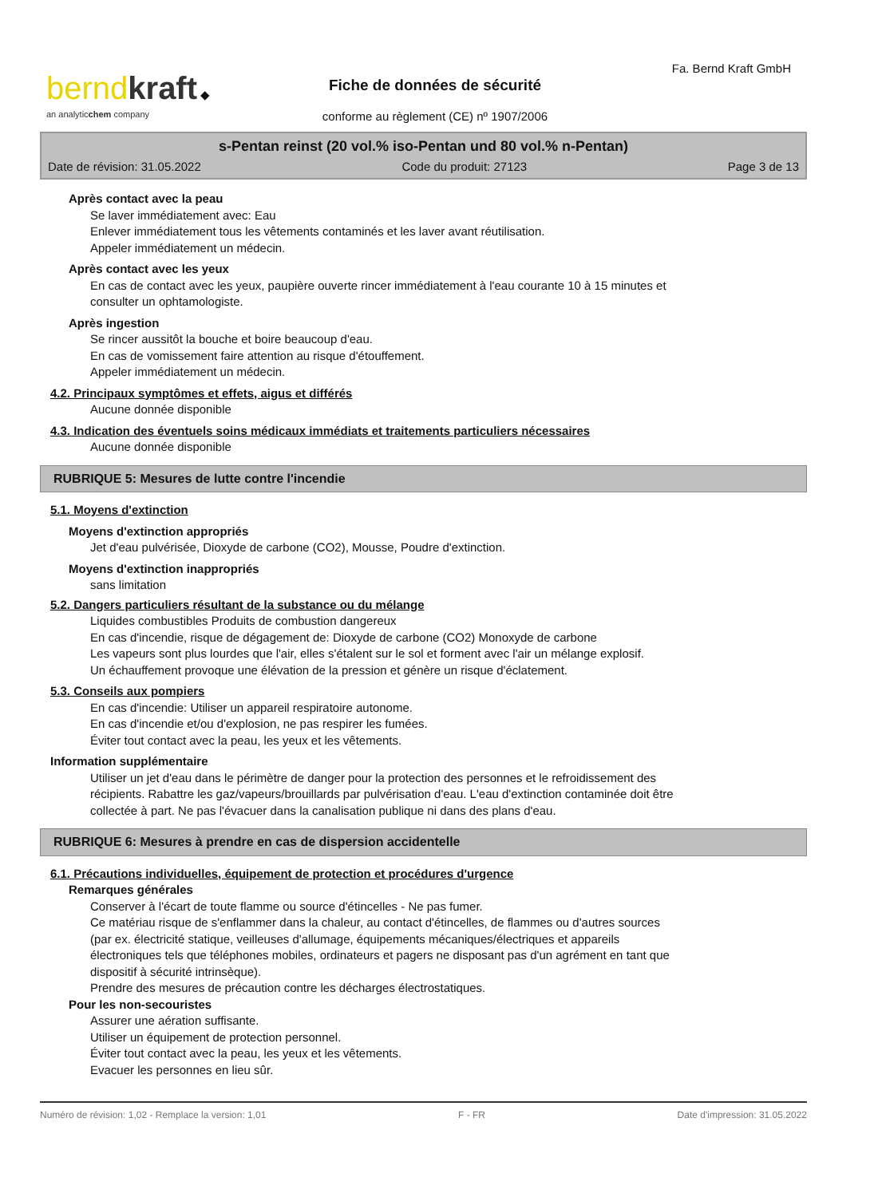bernd kraft ◆
an analyticchem company
Fa. Bernd Kraft GmbH
Fiche de données de sécurité
conforme au règlement (CE) nº 1907/2006
s-Pentan reinst (20 vol.% iso-Pentan und 80 vol.% n-Pentan)
Date de révision: 31.05.2022 Code du produit: 27123 Page 3 de 13
Après contact avec la peau
Se laver immédiatement avec: Eau
Enlever immédiatement tous les vêtements contaminés et les laver avant réutilisation.
Appeler immédiatement un médecin.
Après contact avec les yeux
En cas de contact avec les yeux, paupière ouverte rincer immédiatement à l'eau courante 10 à 15 minutes et
consulter un ophtamologiste.
Après ingestion
Se rincer aussitôt la bouche et boire beaucoup d'eau.
En cas de vomissement faire attention au risque d'étouffement.
Appeler immédiatement un médecin.
4.2. Principaux symptômes et effets, aigus et différés
Aucune donnée disponible
4.3. Indication des éventuels soins médicaux immédiats et traitements particuliers nécessaires
Aucune donnée disponible
RUBRIQUE 5: Mesures de lutte contre l'incendie
5.1. Moyens d'extinction
Moyens d'extinction appropriés
Jet d'eau pulvérisée, Dioxyde de carbone (CO2), Mousse, Poudre d'extinction.
Moyens d'extinction inappropriés
sans limitation
5.2. Dangers particuliers résultant de la substance ou du mélange
Liquides combustibles Produits de combustion dangereux
En cas d'incendie, risque de dégagement de: Dioxyde de carbone (CO2) Monoxyde de carbone
Les vapeurs sont plus lourdes que l'air, elles s'étalent sur le sol et forment avec l'air un mélange explosif.
Un échauffement provoque une élévation de la pression et génère un risque d'éclatement.
5.3. Conseils aux pompiers
En cas d'incendie: Utiliser un appareil respiratoire autonome.
En cas d'incendie et/ou d'explosion, ne pas respirer les fumées.
Éviter tout contact avec la peau, les yeux et les vêtements.
Information supplémentaire
Utiliser un jet d'eau dans le périmètre de danger pour la protection des personnes et le refroidissement des
récipients. Rabattre les gaz/vapeurs/brouillards par pulvérisation d'eau. L'eau d'extinction contaminée doit être
collectée à part. Ne pas l'évacuer dans la canalisation publique ni dans des plans d'eau.
RUBRIQUE 6: Mesures à prendre en cas de dispersion accidentelle
6.1. Précautions individuelles, équipement de protection et procédures d'urgence
Remarques générales
Conserver à l'écart de toute flamme ou source d'étincelles - Ne pas fumer.
Ce matériau risque de s'enflammer dans la chaleur, au contact d'étincelles, de flammes ou d'autres sources
(par ex. électricité statique, veilleuses d'allumage, équipements mécaniques/électriques et appareils
électroniques tels que téléphones mobiles, ordinateurs et pagers ne disposant pas d'un agrément en tant que
dispositif à sécurité intrinsèque).
Prendre des mesures de précaution contre les décharges électrostatiques.
Pour les non-secouristes
Assurer une aération suffisante.
Utiliser un équipement de protection personnel.
Éviter tout contact avec la peau, les yeux et les vêtements.
Evacuer les personnes en lieu sûr.
Numéro de révision: 1,02 - Remplace la version: 1,01 F - FR Date d'impression: 31.05.2022